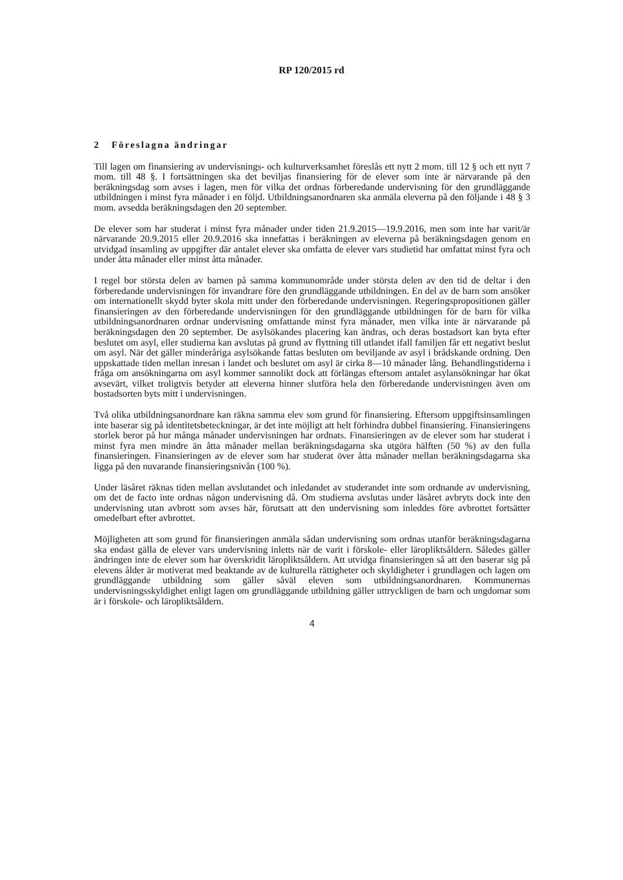RP 120/2015 rd
2 Föreslagna ändringar
Till lagen om finansiering av undervisnings- och kulturverksamhet föreslås ett nytt 2 mom. till 12 § och ett nytt 7 mom. till 48 §. I fortsättningen ska det beviljas finansiering för de elever som inte är närvarande på den beräkningsdag som avses i lagen, men för vilka det ordnas förberedande undervisning för den grundläggande utbildningen i minst fyra månader i en följd. Utbildningsanordnaren ska anmäla eleverna på den följande i 48 § 3 mom. avsedda beräkningsdagen den 20 september.
De elever som har studerat i minst fyra månader under tiden 21.9.2015—19.9.2016, men som inte har varit/är närvarande 20.9.2015 eller 20.9.2016 ska innefattas i beräkningen av eleverna på beräkningsdagen genom en utvidgad insamling av uppgifter där antalet elever ska omfatta de elever vars studietid har omfattat minst fyra och under åtta månader eller minst åtta månader.
I regel bor största delen av barnen på samma kommunområde under största delen av den tid de deltar i den förberedande undervisningen för invandrare före den grundläggande utbildningen. En del av de barn som ansöker om internationellt skydd byter skola mitt under den förberedande undervisningen. Regeringspropositionen gäller finansieringen av den förberedande undervisningen för den grundläggande utbildningen för de barn för vilka utbildningsanordnaren ordnar undervisning omfattande minst fyra månader, men vilka inte är närvarande på beräkningsdagen den 20 september. De asylsökandes placering kan ändras, och deras bostadsort kan byta efter beslutet om asyl, eller studierna kan avslutas på grund av flyttning till utlandet ifall familjen får ett negativt beslut om asyl. När det gäller minderåriga asylsökande fattas besluten om beviljande av asyl i brådskande ordning. Den uppskattade tiden mellan inresan i landet och beslutet om asyl är cirka 8—10 månader lång. Behandlingstiderna i fråga om ansökningarna om asyl kommer sannolikt dock att förlängas eftersom antalet asylansökningar har ökat avsevärt, vilket troligtvis betyder att eleverna hinner slutföra hela den förberedande undervisningen även om bostadsorten byts mitt i undervisningen.
Två olika utbildningsanordnare kan räkna samma elev som grund för finansiering. Eftersom uppgiftsinsamlingen inte baserar sig på identitetsbeteckningar, är det inte möjligt att helt förhindra dubbel finansiering. Finansieringens storlek beror på hur många månader undervisningen har ordnats. Finansieringen av de elever som har studerat i minst fyra men mindre än åtta månader mellan beräkningsdagarna ska utgöra hälften (50 %) av den fulla finansieringen. Finansieringen av de elever som har studerat över åtta månader mellan beräkningsdagarna ska ligga på den nuvarande finansieringsnivån (100 %).
Under läsåret räknas tiden mellan avslutandet och inledandet av studerandet inte som ordnande av undervisning, om det de facto inte ordnas någon undervisning då. Om studierna avslutas under läsåret avbryts dock inte den undervisning utan avbrott som avses här, förutsatt att den undervisning som inleddes före avbrottet fortsätter omedelbart efter avbrottet.
Möjligheten att som grund för finansieringen anmäla sådan undervisning som ordnas utanför beräkningsdagarna ska endast gälla de elever vars undervisning inletts när de varit i förskole- eller läropliktsåldern. Således gäller ändringen inte de elever som har överskridit läropliktsåldern. Att utvidga finansieringen så att den baserar sig på elevens ålder är motiverat med beaktande av de kulturella rättigheter och skyldigheter i grundlagen och lagen om grundläggande utbildning som gäller såväl eleven som utbildningsanordnaren. Kommunernas undervisningsskyldighet enligt lagen om grundläggande utbildning gäller uttryckligen de barn och ungdomar som är i förskole- och läropliktsåldern.
4